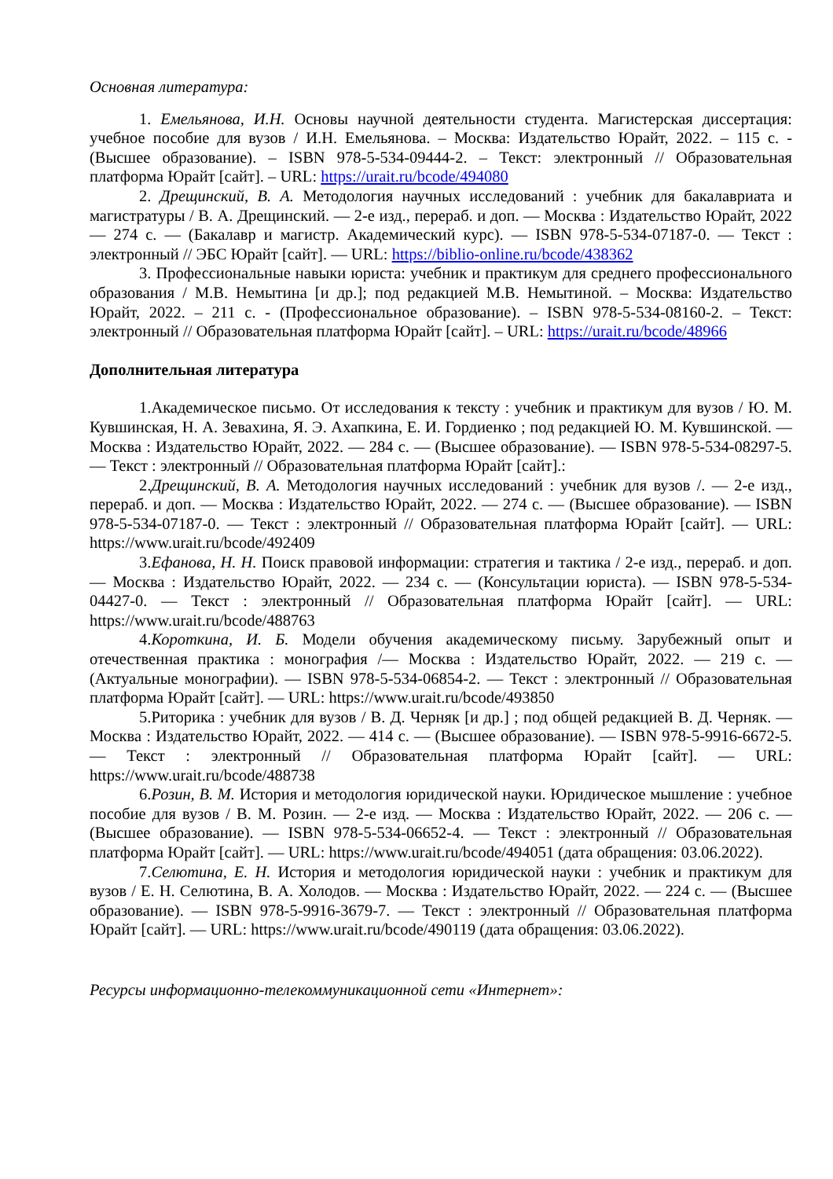Основная литература:
1. Емельянова, И.Н. Основы научной деятельности студента. Магистерская диссертация: учебное пособие для вузов / И.Н. Емельянова. – Москва: Издательство Юрайт, 2022. – 115 с. - (Высшее образование). – ISBN 978-5-534-09444-2. – Текст: электронный // Образовательная платформа Юрайт [сайт]. – URL: https://urait.ru/bcode/494080
2. Дрещинский, В. А. Методология научных исследований : учебник для бакалавриата и магистратуры / В. А. Дрещинский. — 2-е изд., перераб. и доп. — Москва : Издательство Юрайт, 2022 — 274 с. — (Бакалавр и магистр. Академический курс). — ISBN 978-5-534-07187-0. — Текст : электронный // ЭБС Юрайт [сайт]. — URL: https://biblio-online.ru/bcode/438362
3. Профессиональные навыки юриста: учебник и практикум для среднего профессионального образования / М.В. Немытина [и др.]; под редакцией М.В. Немытиной. – Москва: Издательство Юрайт, 2022. – 211 с. - (Профессиональное образование). – ISBN 978-5-534-08160-2. – Текст: электронный // Образовательная платформа Юрайт [сайт]. – URL: https://urait.ru/bcode/48966
Дополнительная литература
1.Академическое письмо. От исследования к тексту : учебник и практикум для вузов / Ю. М. Кувшинская, Н. А. Зевахина, Я. Э. Ахапкина, Е. И. Гордиенко ; под редакцией Ю. М. Кувшинской. — Москва : Издательство Юрайт, 2022. — 284 с. — (Высшее образование). — ISBN 978-5-534-08297-5. — Текст : электронный // Образовательная платформа Юрайт [сайт].:
2.Дрещинский, В. А. Методология научных исследований : учебник для вузов /. — 2-е изд., перераб. и доп. — Москва : Издательство Юрайт, 2022. — 274 с. — (Высшее образование). — ISBN 978-5-534-07187-0. — Текст : электронный // Образовательная платформа Юрайт [сайт]. — URL: https://www.urait.ru/bcode/492409
3.Ефанова, Н. Н. Поиск правовой информации: стратегия и тактика / 2-е изд., перераб. и доп. — Москва : Издательство Юрайт, 2022. — 234 с. — (Консультации юриста). — ISBN 978-5-534-04427-0. — Текст : электронный // Образовательная платформа Юрайт [сайт]. — URL: https://www.urait.ru/bcode/488763
4.Короткина, И. Б. Модели обучения академическому письму. Зарубежный опыт и отечественная практика : монография /— Москва : Издательство Юрайт, 2022. — 219 с. — (Актуальные монографии). — ISBN 978-5-534-06854-2. — Текст : электронный // Образовательная платформа Юрайт [сайт]. — URL: https://www.urait.ru/bcode/493850
5.Риторика : учебник для вузов / В. Д. Черняк [и др.] ; под общей редакцией В. Д. Черняк. — Москва : Издательство Юрайт, 2022. — 414 с. — (Высшее образование). — ISBN 978-5-9916-6672-5. — Текст : электронный // Образовательная платформа Юрайт [сайт]. — URL: https://www.urait.ru/bcode/488738
6.Розин, В. М. История и методология юридической науки. Юридическое мышление : учебное пособие для вузов / В. М. Розин. — 2-е изд. — Москва : Издательство Юрайт, 2022. — 206 с. — (Высшее образование). — ISBN 978-5-534-06652-4. — Текст : электронный // Образовательная платформа Юрайт [сайт]. — URL: https://www.urait.ru/bcode/494051 (дата обращения: 03.06.2022).
7.Селютина, Е. Н. История и методология юридической науки : учебник и практикум для вузов / Е. Н. Селютина, В. А. Холодов. — Москва : Издательство Юрайт, 2022. — 224 с. — (Высшее образование). — ISBN 978-5-9916-3679-7. — Текст : электронный // Образовательная платформа Юрайт [сайт]. — URL: https://www.urait.ru/bcode/490119 (дата обращения: 03.06.2022).
Ресурсы информационно-телекоммуникационной сети «Интернет»: